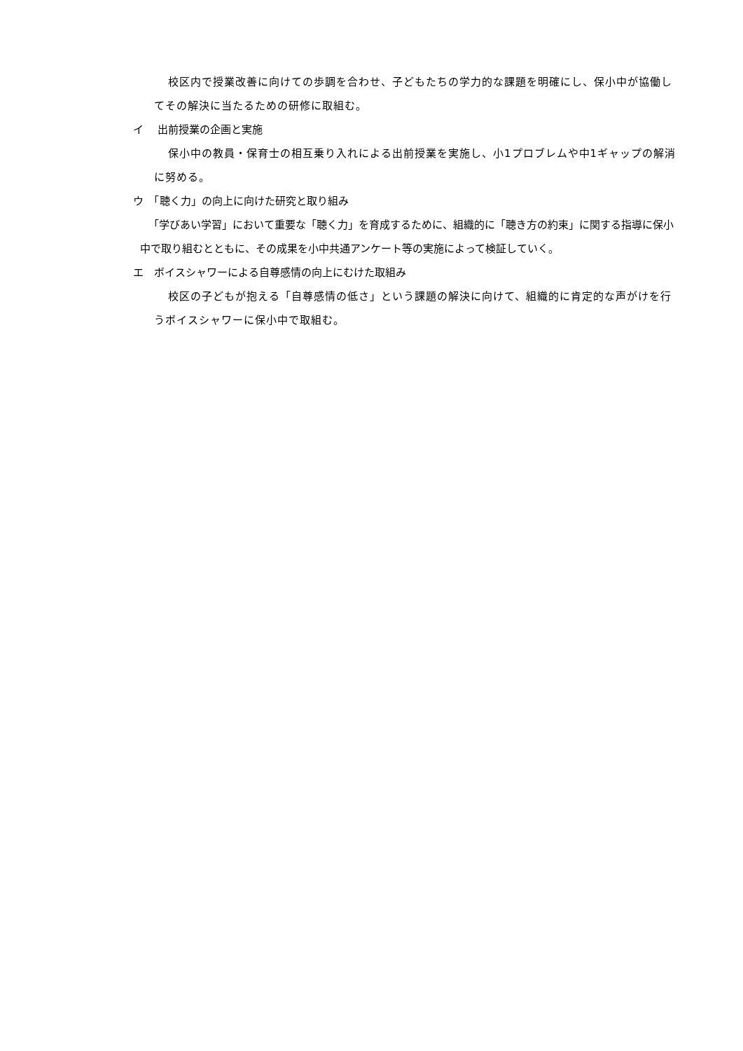校区内で授業改善に向けての歩調を合わせ、子どもたちの学力的な課題を明確にし、保小中が協働してその解決に当たるための研修に取組む。
イ　 出前授業の企画と実施
保小中の教員・保育士の相互乗り入れによる出前授業を実施し、小1プロブレムや中1ギャップの解消に努める。
ウ　「聴く力」の向上に向けた研究と取り組み
「学びあい学習」において重要な「聴く力」を育成するために、組織的に「聴き方の約束」に関する指導に保小中で取り組むとともに、その成果を小中共通アンケート等の実施によって検証していく。
エ　ボイスシャワーによる自尊感情の向上にむけた取組み
校区の子どもが抱える「自尊感情の低さ」という課題の解決に向けて、組織的に肯定的な声がけを行うボイスシャワーに保小中で取組む。